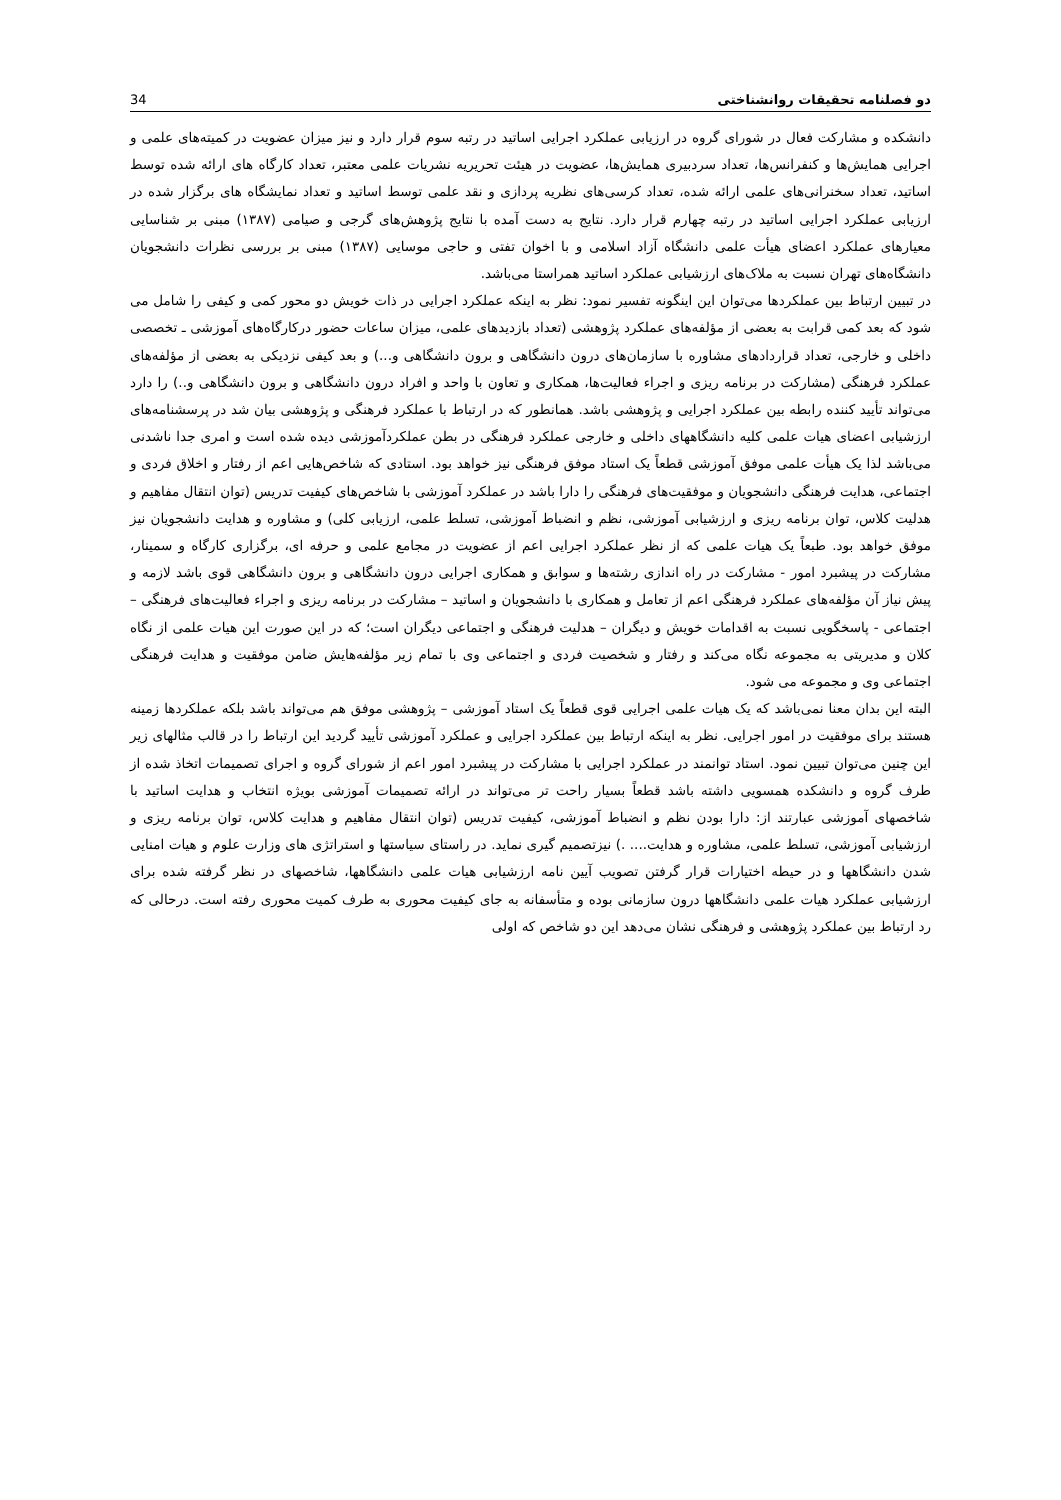34 دو فصلنامه تحقیقات روانشناختی
دانشکده و مشارکت فعال در شورای گروه در ارزیابی عملکرد اجرایی اساتید در رتبه سوم قرار دارد و نیز میزان عضویت در کمیته‌های علمی و اجرایی همایش‌ها و کنفرانس‌ها، تعداد سردبیری همایش‌ها، عضویت در هیئت تحریریه نشریات علمی معتبر، تعداد کارگاه های ارائه شده توسط اساتید، تعداد سخنرانی‌های علمی ارائه شده، تعداد کرسی‌های نظریه پردازی و نقد علمی توسط اساتید و تعداد نمایشگاه های برگزار شده در ارزیابی عملکرد اجرایی اساتید در رتبه چهارم قرار دارد. نتایج به دست آمده با نتایج پژوهش‌های گرجی و صیامی (۱۳۸۷) مبنی بر شناسایی معیارهای عملکرد اعضای هیأت علمی دانشگاه آزاد اسلامی و با اخوان تفتی و حاجی موسایی (۱۳۸۷) مبنی بر بررسی نظرات دانشجویان دانشگاه‌های تهران نسبت به ملاک‌های ارزشیابی عملکرد اساتید همراستا می‌باشد.
در تبیین ارتباط بین عملکردها می‌توان این اینگونه تفسیر نمود: نظر به اینکه عملکرد اجرایی در ذات خویش دو محور کمی و کیفی را شامل می شود که بعد کمی قرابت به بعضی از مؤلفه‌های عملکرد پژوهشی (تعداد بازدیدهای علمی، میزان ساعات حضور درکارگاه‌های آموزشی ـ تخصصی داخلی و خارجی، تعداد قراردادهای مشاوره با سازمان‌های درون دانشگاهی و برون دانشگاهی و...) و بعد کیفی نزدیکی به بعضی از مؤلفه‌های عملکرد فرهنگی (مشارکت در برنامه ریزی و اجراء فعالیت‌ها، همکاری و تعاون با واحد و افراد درون دانشگاهی و برون دانشگاهی و..) را دارد می‌تواند تأیید کننده رابطه بین عملکرد اجرایی و پژوهشی باشد. همانطور که در ارتباط با عملکرد فرهنگی و پژوهشی بیان شد در پرسشنامه‌های ارزشیابی اعضای هیات علمی کلیه دانشگاههای داخلی و خارجی عملکرد فرهنگی در بطن عملکردآموزشی دیده شده است و امری جدا ناشدنی می‌باشد لذا یک هیأت علمی موفق آموزشی قطعاً یک استاد موفق فرهنگی نیز خواهد بود. استادی که شاخص‌هایی اعم از رفتار و اخلاق فردی و اجتماعی، هدایت فرهنگی دانشجویان و موفقیت‌های فرهنگی را دارا باشد در عملکرد آموزشی با شاخص‌های کیفیت تدریس (توان انتقال مفاهیم و هدلیت کلاس، توان برنامه ریزی و ارزشیابی آموزشی، نظم و انضباط آموزشی، تسلط علمی، ارزیابی کلی) و مشاوره و هدایت دانشجویان نیز موفق خواهد بود. طبعاً یک هیات علمی که از نظر عملکرد اجرایی اعم از عضویت در مجامع علمی و حرفه ای، برگزاری کارگاه و سمینار، مشارکت در پیشبرد امور - مشارکت در راه اندازی رشته‌ها و سوابق و همکاری اجرایی درون دانشگاهی و برون دانشگاهی قوی باشد لازمه و پیش نیاز آن مؤلفه‌های عملکرد فرهنگی اعم از تعامل و همکاری با دانشجویان و اساتید – مشارکت در برنامه ریزی و اجراء فعالیت‌های فرهنگی – اجتماعی - پاسخگویی نسبت به اقدامات خویش و دیگران – هدلیت فرهنگی و اجتماعی دیگران است؛ که در این صورت این هیات علمی از نگاه کلان و مدیریتی به مجموعه نگاه می‌کند و رفتار و شخصیت فردی و اجتماعی وی با تمام زیر مؤلفه‌هایش ضامن موفقیت و هدایت فرهنگی اجتماعی وی و مجموعه می شود.
البته این بدان معنا نمی‌باشد که یک هیات علمی اجرایی قوی قطعاً یک استاد آموزشی – پژوهشی موفق هم می‌تواند باشد بلکه عملکردها زمینه هستند برای موفقیت در امور اجرایی. نظر به اینکه ارتباط بین عملکرد اجرایی و عملکرد آموزشی تأیید گردید این ارتباط را در قالب مثالهای زیر این چنین می‌توان تبیین نمود. استاد توانمند در عملکرد اجرایی با مشارکت در پیشبرد امور اعم از شورای گروه و اجرای تصمیمات اتخاذ شده از طرف گروه و دانشکده همسویی داشته باشد قطعاً بسیار راحت تر می‌تواند در ارائه تصمیمات آموزشی بویژه انتخاب و هدایت اساتید با شاخصهای آموزشی عبارتند از: دارا بودن نظم و انضباط آموزشی، کیفیت تدریس (توان انتقال مفاهیم و هدایت کلاس، توان برنامه ریزی و ارزشیابی آموزشی، تسلط علمی، مشاوره و هدایت.... .) نیزتصمیم گیری نماید. در راستای سیاستها و استراتژی های وزارت علوم و هیات امنایی شدن دانشگاهها و در حیطه اختیارات قرار گرفتن تصویب آیین نامه ارزشیابی هیات علمی دانشگاهها، شاخصهای در نظر گرفته شده برای ارزشیابی عملکرد هیات علمی دانشگاهها درون سازمانی بوده و متأسفانه به جای کیفیت محوری به طرف کمیت محوری رفته است. درحالی که رد ارتباط بین عملکرد پژوهشی و فرهنگی نشان می‌دهد این دو شاخص که اولی